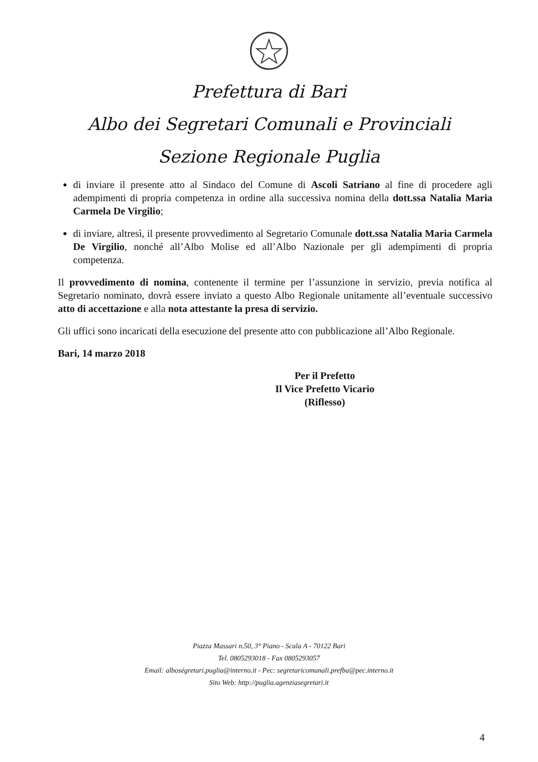Prefettura di Bari
Albo dei Segretari Comunali e Provinciali
Sezione Regionale Puglia
di inviare il presente atto al Sindaco del Comune di Ascoli Satriano al fine di procedere agli adempimenti di propria competenza in ordine alla successiva nomina della dott.ssa Natalia Maria Carmela De Virgilio;
di inviare, altresì, il presente provvedimento al Segretario Comunale dott.ssa Natalia Maria Carmela De Virgilio, nonché all’Albo Molise ed all’Albo Nazionale per gli adempimenti di propria competenza.
Il provvedimento di nomina, contenente il termine per l’assunzione in servizio, previa notifica al Segretario nominato, dovrà essere inviato a questo Albo Regionale unitamente all’eventuale successivo atto di accettazione e alla nota attestante la presa di servizio.
Gli uffici sono incaricati della esecuzione del presente atto con pubblicazione all’Albo Regionale.
Bari, 14 marzo 2018
Per il Prefetto
Il Vice Prefetto Vicario
(Riflesso)
Piazza Massari n.50, 3° Piano - Scala A - 70122 Bari
Tel. 0805293018 - Fax 0805293057
Email: alboségretari.puglia@interno.it - Pec: segretaricomunali.prefba@pec.interno.it
Sito Web: http://puglia.agenziasegretari.it
4